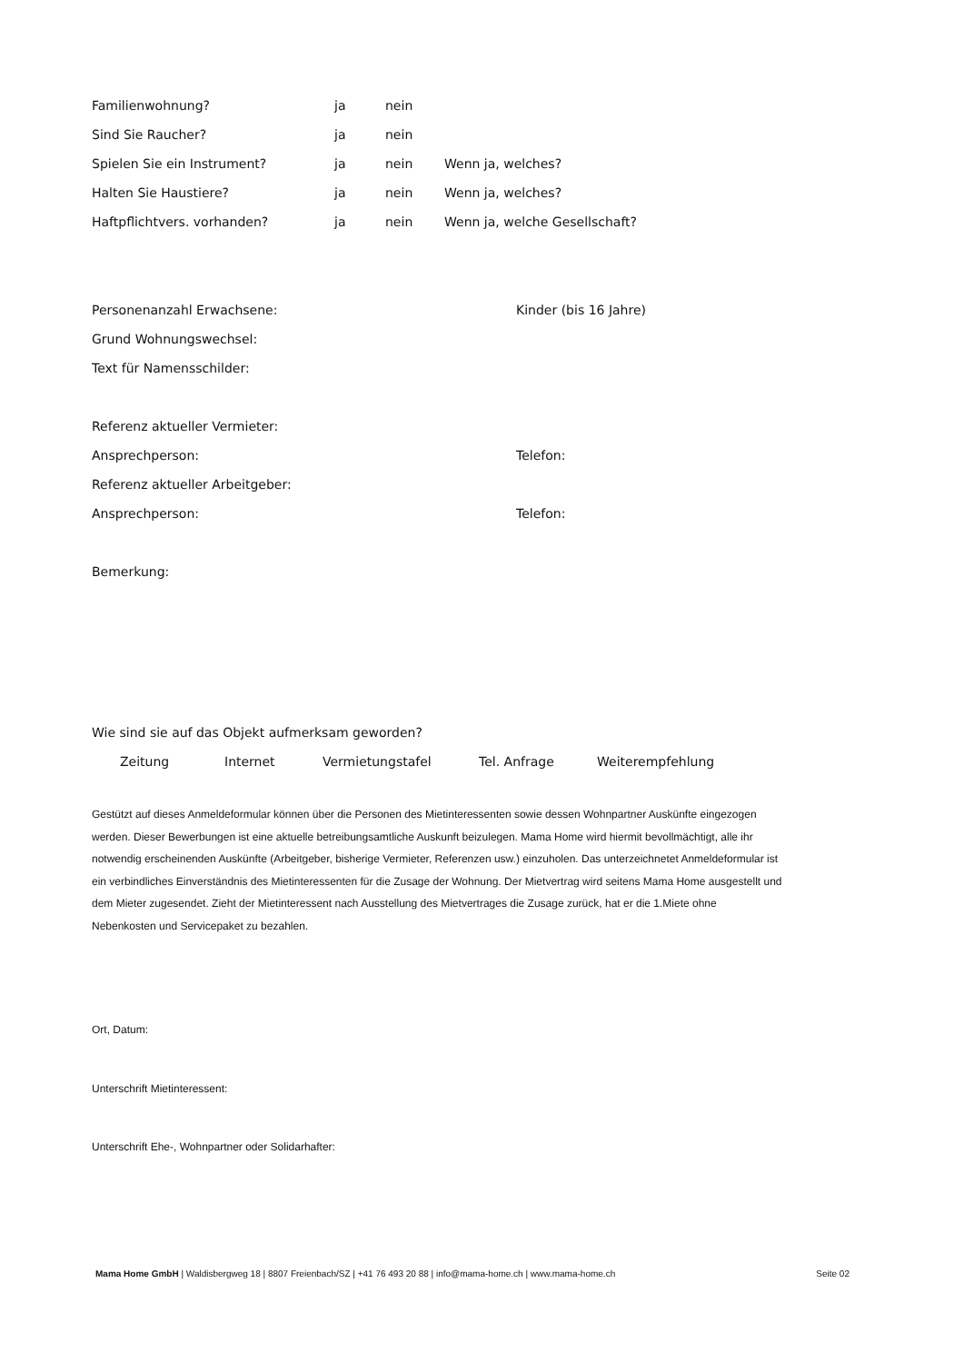Familienwohnung? ja nein
Sind Sie Raucher? ja nein
Spielen Sie ein Instrument? ja nein Wenn ja, welches?
Halten Sie Haustiere? ja nein Wenn ja, welches?
Haftpflichtvers. vorhanden? ja nein Wenn ja, welche Gesellschaft?
Personenanzahl Erwachsene: Kinder (bis 16 Jahre)
Grund Wohnungswechsel:
Text für Namensschilder:
Referenz aktueller Vermieter:
Ansprechperson: Telefon:
Referenz aktueller Arbeitgeber:
Ansprechperson: Telefon:
Bemerkung:
Wie sind sie auf das Objekt aufmerksam geworden?
Zeitung Internet Vermietungstafel Tel. Anfrage Weiterempfehlung
Gestützt auf dieses Anmeldeformular können über die Personen des Mietinteressenten sowie dessen Wohnpartner Auskünfte eingezogen werden. Dieser Bewerbungen ist eine aktuelle betreibungsamtliche Auskunft beizulegen. Mama Home wird hiermit bevollmächtigt, alle ihr notwendig erscheinenden Auskünfte (Arbeitgeber, bisherige Vermieter, Referenzen usw.) einzuholen. Das unterzeichnetet Anmeldeformular ist ein verbindliches Einverständnis des Mietinteressenten für die Zusage der Wohnung. Der Mietvertrag wird seitens Mama Home ausgestellt und dem Mieter zugesendet. Zieht der Mietinteressent nach Ausstellung des Mietvertrages die Zusage zurück, hat er die 1.Miete ohne Nebenkosten und Servicepaket zu bezahlen.
Ort, Datum:
Unterschrift Mietinteressent:
Unterschrift Ehe-, Wohnpartner oder Solidarhafter:
Mama Home GmbH | Waldisbergweg 18 | 8807 Freienbach/SZ | +41 76 493 20 88 | info@mama-home.ch | www.mama-home.ch Seite 02